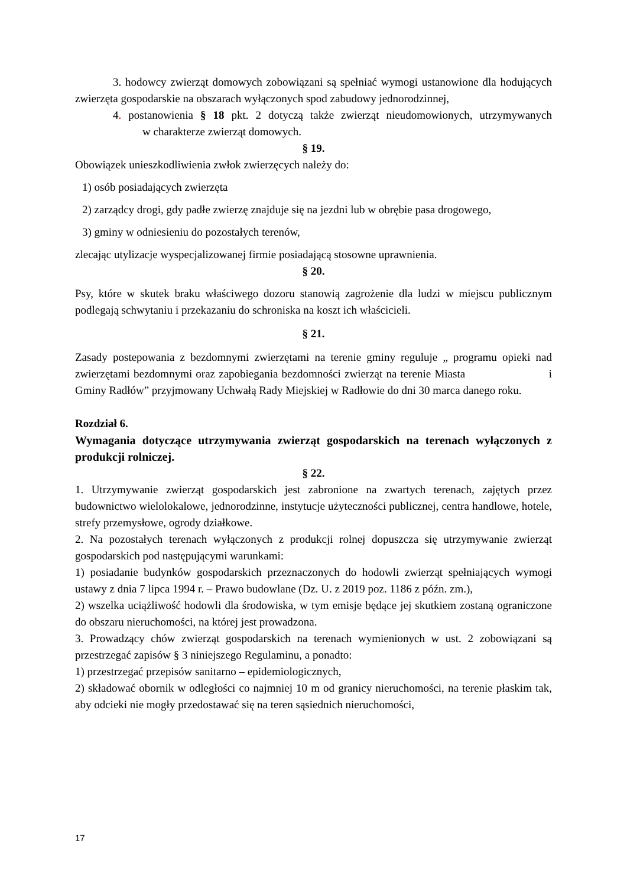3. hodowcy zwierząt domowych zobowiązani są spełniać wymogi ustanowione dla hodujących zwierzęta gospodarskie na obszarach wyłączonych spod zabudowy jednorodzinnej,
4. postanowienia § 18 pkt. 2 dotyczą także zwierząt nieudomowionych, utrzymywanych w charakterze zwierząt domowych.
§ 19.
Obowiązek unieszkodliwienia zwłok zwierzęcych należy do:
1) osób posiadających zwierzęta
2) zarządcy drogi, gdy padłe zwierzę znajduje się na jezdni lub w obrębie pasa drogowego,
3) gminy w odniesieniu do pozostałych terenów,
zlecając utylizacje wyspecjalizowanej firmie posiadającą stosowne uprawnienia.
§ 20.
Psy, które w skutek braku właściwego dozoru stanowią zagrożenie dla ludzi w miejscu publicznym podlegają schwytaniu i przekazaniu do schroniska na koszt ich właścicieli.
§ 21.
Zasady postepowania z bezdomnymi zwierzętami na terenie gminy reguluje „ programu opieki nad zwierzętami bezdomnymi oraz zapobiegania bezdomności zwierząt na terenie Miasta i Gminy Radłów” przyjmowany Uchwałą Rady Miejskiej w Radłowie do dni 30 marca danego roku.
Rozdział 6.
Wymagania dotyczące utrzymywania zwierząt gospodarskich na terenach wyłączonych z produkcji rolniczej.
§ 22.
1. Utrzymywanie zwierząt gospodarskich jest zabronione na zwartych terenach, zajętych przez budownictwo wielolokalowe, jednorodzinne, instytucje użyteczności publicznej, centra handlowe, hotele, strefy przemysłowe, ogrody działkowe.
2. Na pozostałych terenach wyłączonych z produkcji rolnej dopuszcza się utrzymywanie zwierząt gospodarskich pod następującymi warunkami:
1) posiadanie budynków gospodarskich przeznaczonych do hodowli zwierząt spełniających wymogi ustawy z dnia 7 lipca 1994 r. – Prawo budowlane (Dz. U. z 2019 poz. 1186 z późn. zm.),
2) wszelka uciążliwość hodowli dla środowiska, w tym emisje będące jej skutkiem zostaną ograniczone do obszaru nieruchomości, na której jest prowadzona.
3. Prowadzący chów zwierząt gospodarskich na terenach wymienionych w ust. 2 zobowiązani są przestrzegać zapisów § 3 niniejszego Regulaminu, a ponadto:
1) przestrzegać przepisów sanitarno – epidemiologicznych,
2) składować obornik w odległości co najmniej 10 m od granicy nieruchomości, na terenie płaskim tak, aby odcieki nie mogły przedostawać się na teren sąsiednich nieruchomości,
17